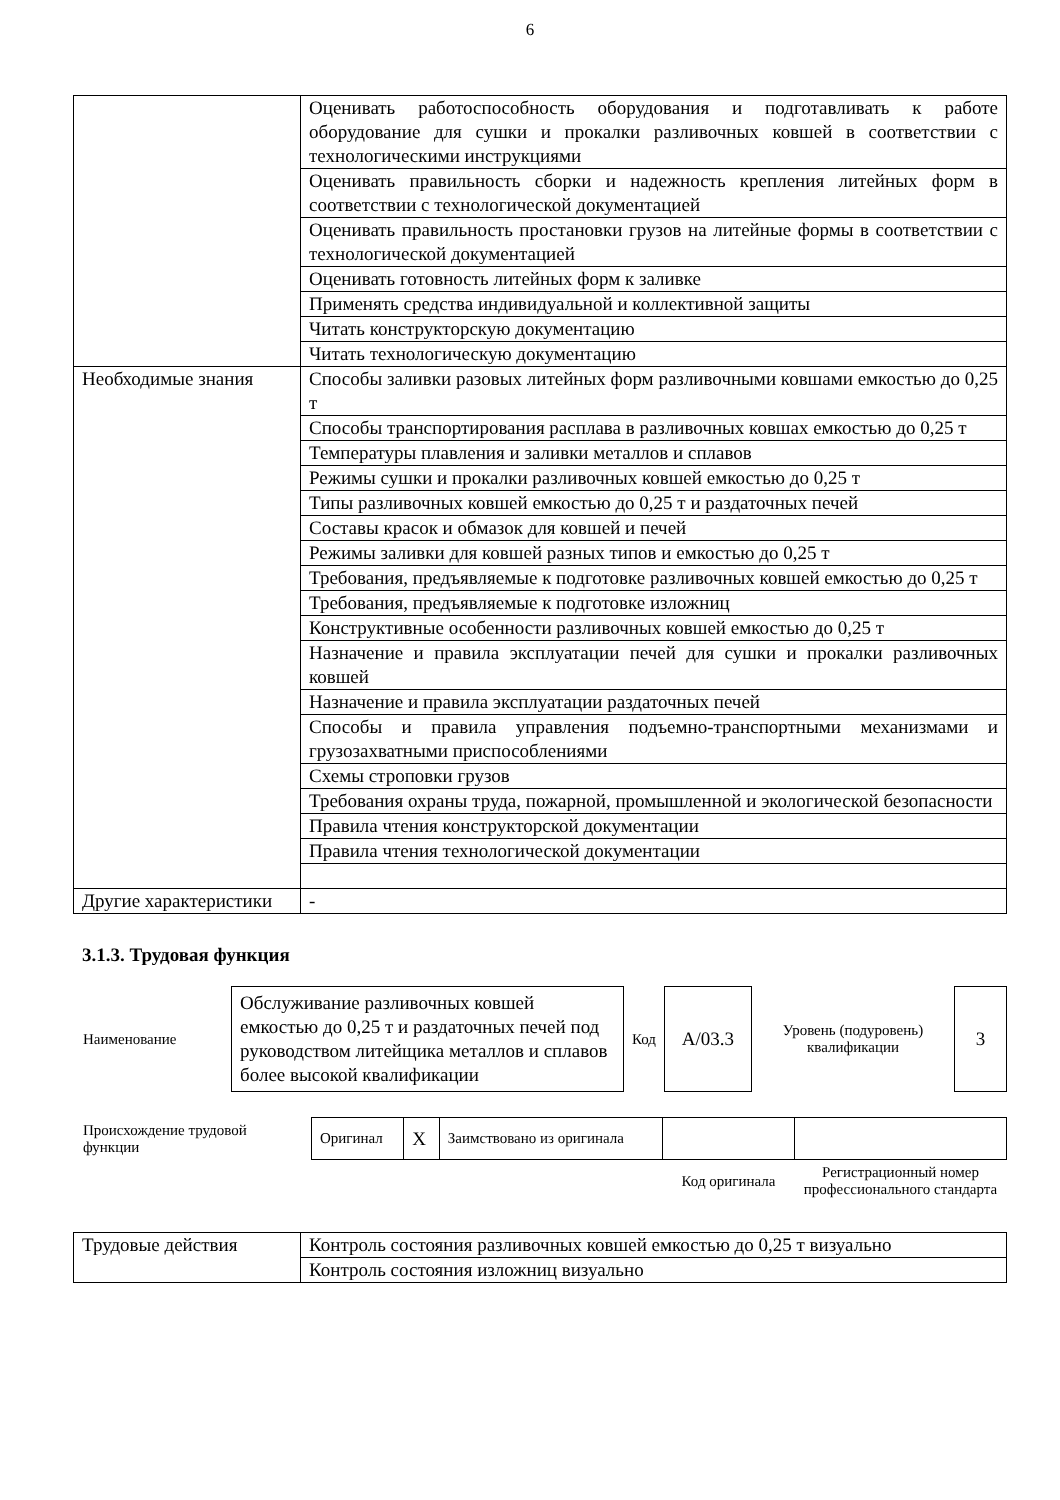6
| | Оценивать работоспособность оборудования и подготавливать к работе оборудование для сушки и прокалки разливочных ковшей в соответствии с технологическими инструкциями |
| | Оценивать правильность сборки и надежность крепления литейных форм в соответствии с технологической документацией |
| | Оценивать правильность простановки грузов на литейные формы в соответствии с технологической документацией |
| | Оценивать готовность литейных форм к заливке |
| | Применять средства индивидуальной и коллективной защиты |
| | Читать конструкторскую документацию |
| | Читать технологическую документацию |
| Необходимые знания | Способы заливки разовых литейных форм разливочными ковшами емкостью до 0,25 т |
| | Способы транспортирования расплава в разливочных ковшах емкостью до 0,25 т |
| | Температуры плавления и заливки металлов и сплавов |
| | Режимы сушки и прокалки разливочных ковшей емкостью до 0,25 т |
| | Типы разливочных ковшей емкостью до 0,25 т и раздаточных печей |
| | Составы красок и обмазок для ковшей и печей |
| | Режимы заливки для ковшей разных типов и емкостью до 0,25 т |
| | Требования, предъявляемые к подготовке разливочных ковшей емкостью до 0,25 т |
| | Требования, предъявляемые к подготовке изложниц |
| | Конструктивные особенности разливочных ковшей емкостью до 0,25 т |
| | Назначение и правила эксплуатации печей для сушки и прокалки разливочных ковшей |
| | Назначение и правила эксплуатации раздаточных печей |
| | Способы и правила управления подъемно-транспортными механизмами и грузозахватными приспособлениями |
| | Схемы строповки грузов |
| | Требования охраны труда, пожарной, промышленной и экологической безопасности |
| | Правила чтения конструкторской документации |
| | Правила чтения технологической документации |
| Другие характеристики | - |
3.1.3. Трудовая функция
| Наименование | Обслуживание разливочных ковшей емкостью до 0,25 т и раздаточных печей под руководством литейщика металлов и сплавов более высокой квалификации | Код | А/03.3 | Уровень (подуровень) квалификации | 3 |
| Происхождение трудовой функции | Оригинал | X | Заимствовано из оригинала | | |
| | | | | Код оригинала | Регистрационный номер профессионального стандарта |
| Трудовые действия | Контроль состояния разливочных ковшей емкостью до 0,25 т визуально |
| | Контроль состояния изложниц визуально |